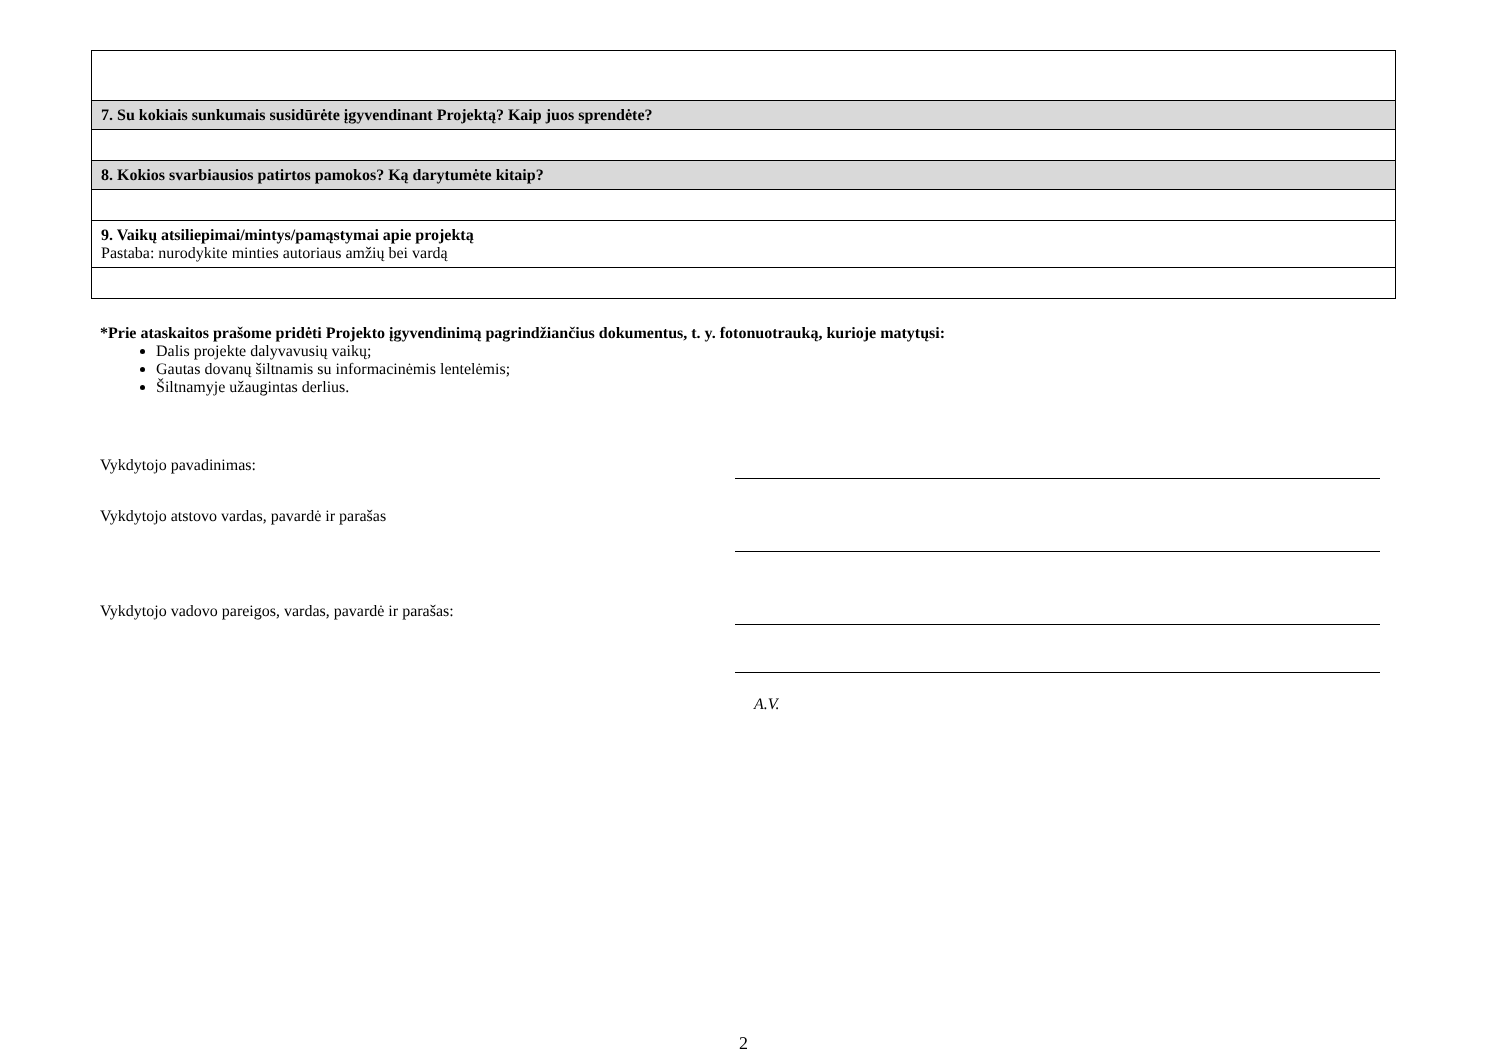| 7. Su kokiais sunkumais susidūrėte įgyvendinant Projektą? Kaip juos sprendėte? |
| 8. Kokios svarbiausios patirtos pamokos? Ką darytumėte kitaip? |
| 9. Vaikų atsiliepimai/mintys/pamąstymai apie projektą Pastaba: nurodykite minties autoriaus amžių bei vardą |
*Prie ataskaitos prašome pridėti Projekto įgyvendinimą pagrindžiančius dokumentus, t. y. fotonuotrauką, kurioje matytųsi:
Dalis projekte dalyvavusių vaikų;
Gautas dovanų šiltnamis su informacinėmis lentelėmis;
Šiltnamyje užaugintas derlius.
Vykdytojo pavadinimas:
Vykdytojo atstovo vardas, pavardė ir parašas
Vykdytojo vadovo pareigos, vardas, pavardė ir parašas:
A.V.
2